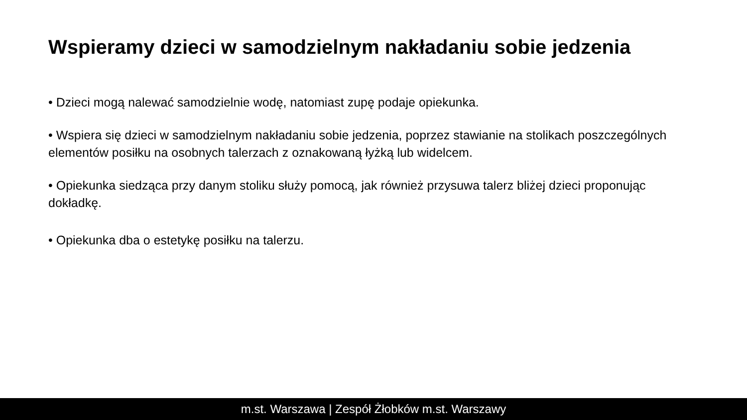Wspieramy dzieci w samodzielnym nakładaniu sobie jedzenia
• Dzieci mogą nalewać samodzielnie wodę, natomiast zupę podaje opiekunka.
• Wspiera się dzieci w samodzielnym nakładaniu sobie jedzenia, poprzez stawianie na stolikach poszczególnych elementów posiłku na osobnych talerzach z oznakowaną łyżką lub widelcem.
• Opiekunka siedząca przy danym stoliku służy pomocą, jak również przysuwa talerz bliżej dzieci proponując dokładkę.
• Opiekunka dba o estetykę posiłku na talerzu.
m.st. Warszawa | Zespół Żłobków m.st. Warszawy